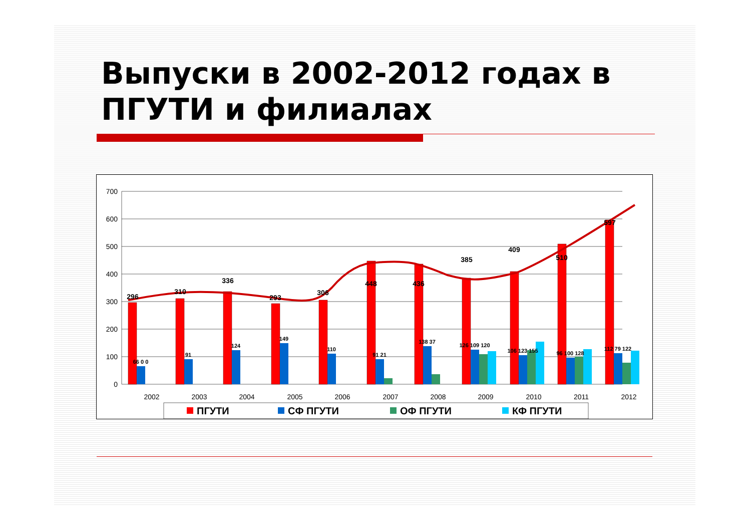Выпуски в 2002-2012 годах в ПГУТИ и филиалах
700
600
500
400
300
200
100
0
296
310
336
293
306
448
436
385
409
510
597
66 0 0
91
124
149
110
91 21
138 37
126 109 120
106 123 155
96 100 128
112 79 122
2002
2003
2004
2005
2006
2007
2008
2009
2010
2011
2012
ПГУТИ
СФ ПГУТИ
ОФ ПГУТИ
КФ ПГУТИ